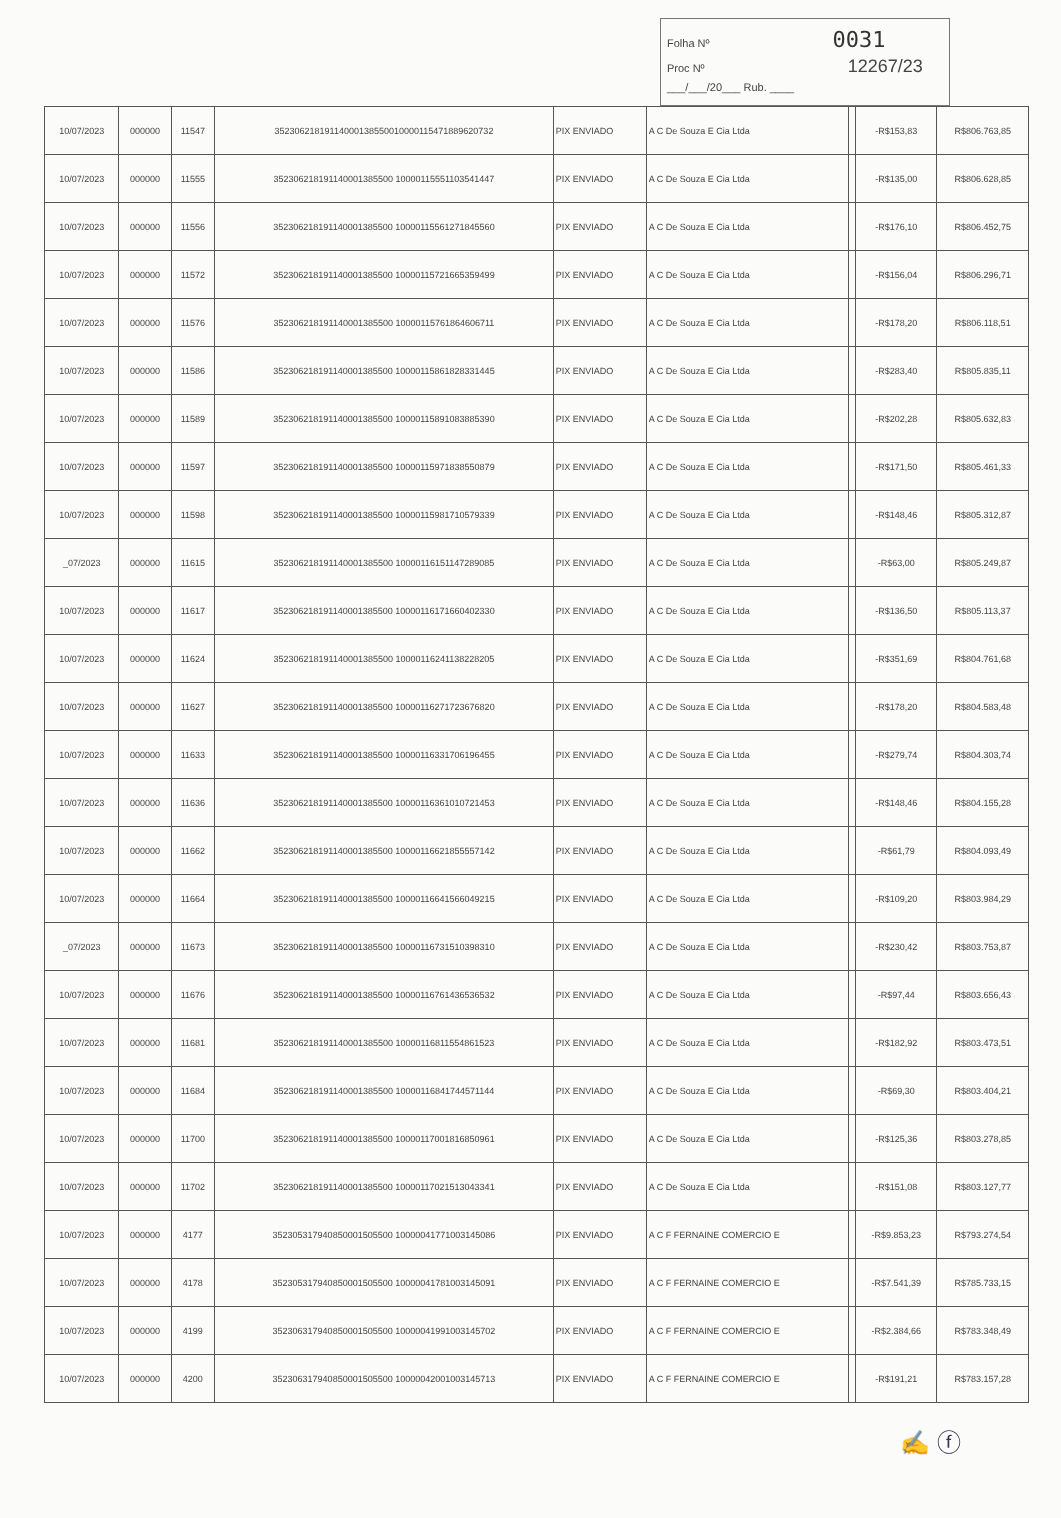Folha Nº 0031
Proc Nº 12267/23
___/___/20___ Rub. ____
| 10/07/2023 | 000000 | 11547 | 3523062181911400013855001000011547188962073​2 | PIX ENVIADO | A C De Souza E Cia Ltda | | -R$153,83 | R$806.763,85 |
| 10/07/2023 | 000000 | 11555 | 352306218191140001385500 100001155511035414​47 | PIX ENVIADO | A C De Souza E Cia Ltda | | -R$135,00 | R$806.628,85 |
| 10/07/2023 | 000000 | 11556 | 352306218191140001385500 1000011556127184556​0 | PIX ENVIADO | A C De Souza E Cia Ltda | | -R$176,10 | R$806.452,75 |
| 10/07/2023 | 000000 | 11572 | 352306218191140001385500 10000115721665359499 | PIX ENVIADO | A C De Souza E Cia Ltda | | -R$156,04 | R$806.296,71 |
| 10/07/2023 | 000000 | 11576 | 352306218191140001385500 10000115761864606711 | PIX ENVIADO | A C De Souza E Cia Ltda | | -R$178,20 | R$806.118,51 |
| 10/07/2023 | 000000 | 11586 | 352306218191140001385500 10000115861828331445 | PIX ENVIADO | A C De Souza E Cia Ltda | | -R$283,40 | R$805.835,11 |
| 10/07/2023 | 000000 | 11589 | 352306218191140001385500 10000115891083885390 | PIX ENVIADO | A C De Souza E Cia Ltda | | -R$202,28 | R$805.632,83 |
| 10/07/2023 | 000000 | 11597 | 352306218191140001385500 10000115971838550879 | PIX ENVIADO | A C De Souza E Cia Ltda | | -R$171,50 | R$805.461,33 |
| 10/07/2023 | 000000 | 11598 | 352306218191140001385500 10000115981710579339 | PIX ENVIADO | A C De Souza E Cia Ltda | | -R$148,46 | R$805.312,87 |
| _07/2023 | 000000 | 11615 | 352306218191140001385500 10000116151147289085 | PIX ENVIADO | A C De Souza E Cia Ltda | | -R$63,00 | R$805.249,87 |
| 10/07/2023 | 000000 | 11617 | 352306218191140001385500 10000116171660402330 | PIX ENVIADO | A C De Souza E Cia Ltda | | -R$136,50 | R$805.113,37 |
| 10/07/2023 | 000000 | 11624 | 352306218191140001385500 10000116241138228205 | PIX ENVIADO | A C De Souza E Cia Ltda | | -R$351,69 | R$804.761,68 |
| 10/07/2023 | 000000 | 11627 | 352306218191140001385500 10000116271723676820 | PIX ENVIADO | A C De Souza E Cia Ltda | | -R$178,20 | R$804.583,48 |
| 10/07/2023 | 000000 | 11633 | 352306218191140001385500 10000116331706196455 | PIX ENVIADO | A C De Souza E Cia Ltda | | -R$279,74 | R$804.303,74 |
| 10/07/2023 | 000000 | 11636 | 352306218191140001385500 10000116361010721453 | PIX ENVIADO | A C De Souza E Cia Ltda | | -R$148,46 | R$804.155,28 |
| 10/07/2023 | 000000 | 11662 | 352306218191140001385500 10000116621855557142 | PIX ENVIADO | A C De Souza E Cia Ltda | | -R$61,79 | R$804.093,49 |
| 10/07/2023 | 000000 | 11664 | 352306218191140001385500 10000116641566049215 | PIX ENVIADO | A C De Souza E Cia Ltda | | -R$109,20 | R$803.984,29 |
| _07/2023 | 000000 | 11673 | 352306218191140001385500 10000116731510398310 | PIX ENVIADO | A C De Souza E Cia Ltda | | -R$230,42 | R$803.753,87 |
| 10/07/2023 | 000000 | 11676 | 352306218191140001385500 10000116761436536532 | PIX ENVIADO | A C De Souza E Cia Ltda | | -R$97,44 | R$803.656,43 |
| 10/07/2023 | 000000 | 11681 | 352306218191140001385500 10000116811554861523 | PIX ENVIADO | A C De Souza E Cia Ltda | | -R$182,92 | R$803.473,51 |
| 10/07/2023 | 000000 | 11684 | 352306218191140001385500 10000116841744571144 | PIX ENVIADO | A C De Souza E Cia Ltda | | -R$69,30 | R$803.404,21 |
| 10/07/2023 | 000000 | 11700 | 352306218191140001385500 10000117001816850961 | PIX ENVIADO | A C De Souza E Cia Ltda | | -R$125,36 | R$803.278,85 |
| 10/07/2023 | 000000 | 11702 | 352306218191140001385500 10000117021513043341 | PIX ENVIADO | A C De Souza E Cia Ltda | | -R$151,08 | R$803.127,77 |
| 10/07/2023 | 000000 | 4177 | 352305317940850001505500 10000041771003145086 | PIX ENVIADO | A C F FERNAINE COMERCIO E | | -R$9.853,23 | R$793.274,54 |
| 10/07/2023 | 000000 | 4178 | 352305317940850001505500 10000041781003145091 | PIX ENVIADO | A C F FERNAINE COMERCIO E | | -R$7.541,39 | R$785.733,15 |
| 10/07/2023 | 000000 | 4199 | 352306317940850001505500 10000041991003145702 | PIX ENVIADO | A C F FERNAINE COMERCIO E | | -R$2.384,66 | R$783.348,49 |
| 10/07/2023 | 000000 | 4200 | 352306317940850001505500 10000042001003145713 | PIX ENVIADO | A C F FERNAINE COMERCIO E | | -R$191,21 | R$783.157,28 |
✍ ⓕ